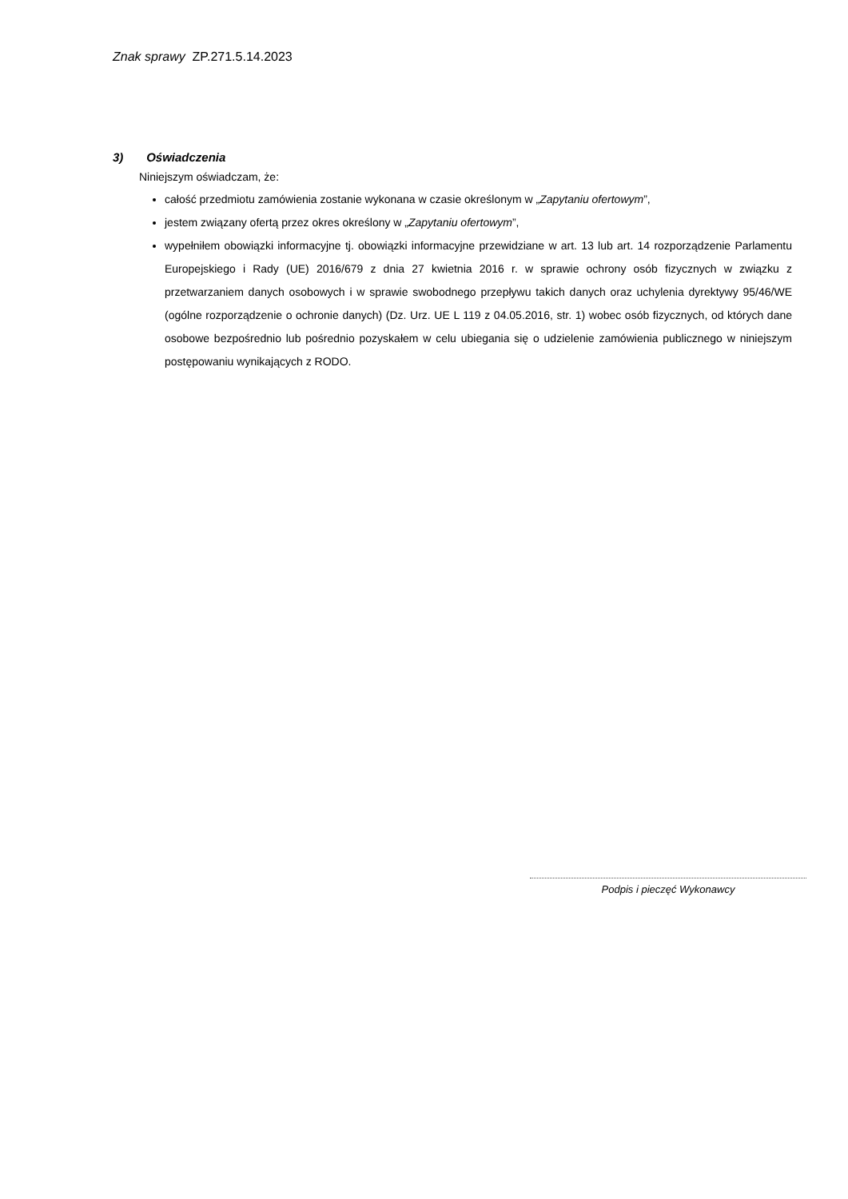Znak sprawy ZP.271.5.14.2023
3) Oświadczenia
Niniejszym oświadczam, że:
całość przedmiotu zamówienia zostanie wykonana w czasie określonym w „Zapytaniu ofertowym”,
jestem związany ofertą przez okres określony w „Zapytaniu ofertowym”,
wypełniłem obowiązki informacyjne tj. obowiązki informacyjne przewidziane w art. 13 lub art. 14 rozporządzenie Parlamentu Europejskiego i Rady (UE) 2016/679 z dnia 27 kwietnia 2016 r. w sprawie ochrony osób fizycznych w związku z przetwarzaniem danych osobowych i w sprawie swobodnego przepływu takich danych oraz uchylenia dyrektywy 95/46/WE (ogólne rozporządzenie o ochronie danych) (Dz. Urz. UE L 119 z 04.05.2016, str. 1) wobec osób fizycznych, od których dane osobowe bezpośrednio lub pośrednio pozyskałem w celu ubiegania się o udzielenie zamówienia publicznego w niniejszym postępowaniu wynikających z RODO.
Podpis i pieczęć Wykonawcy